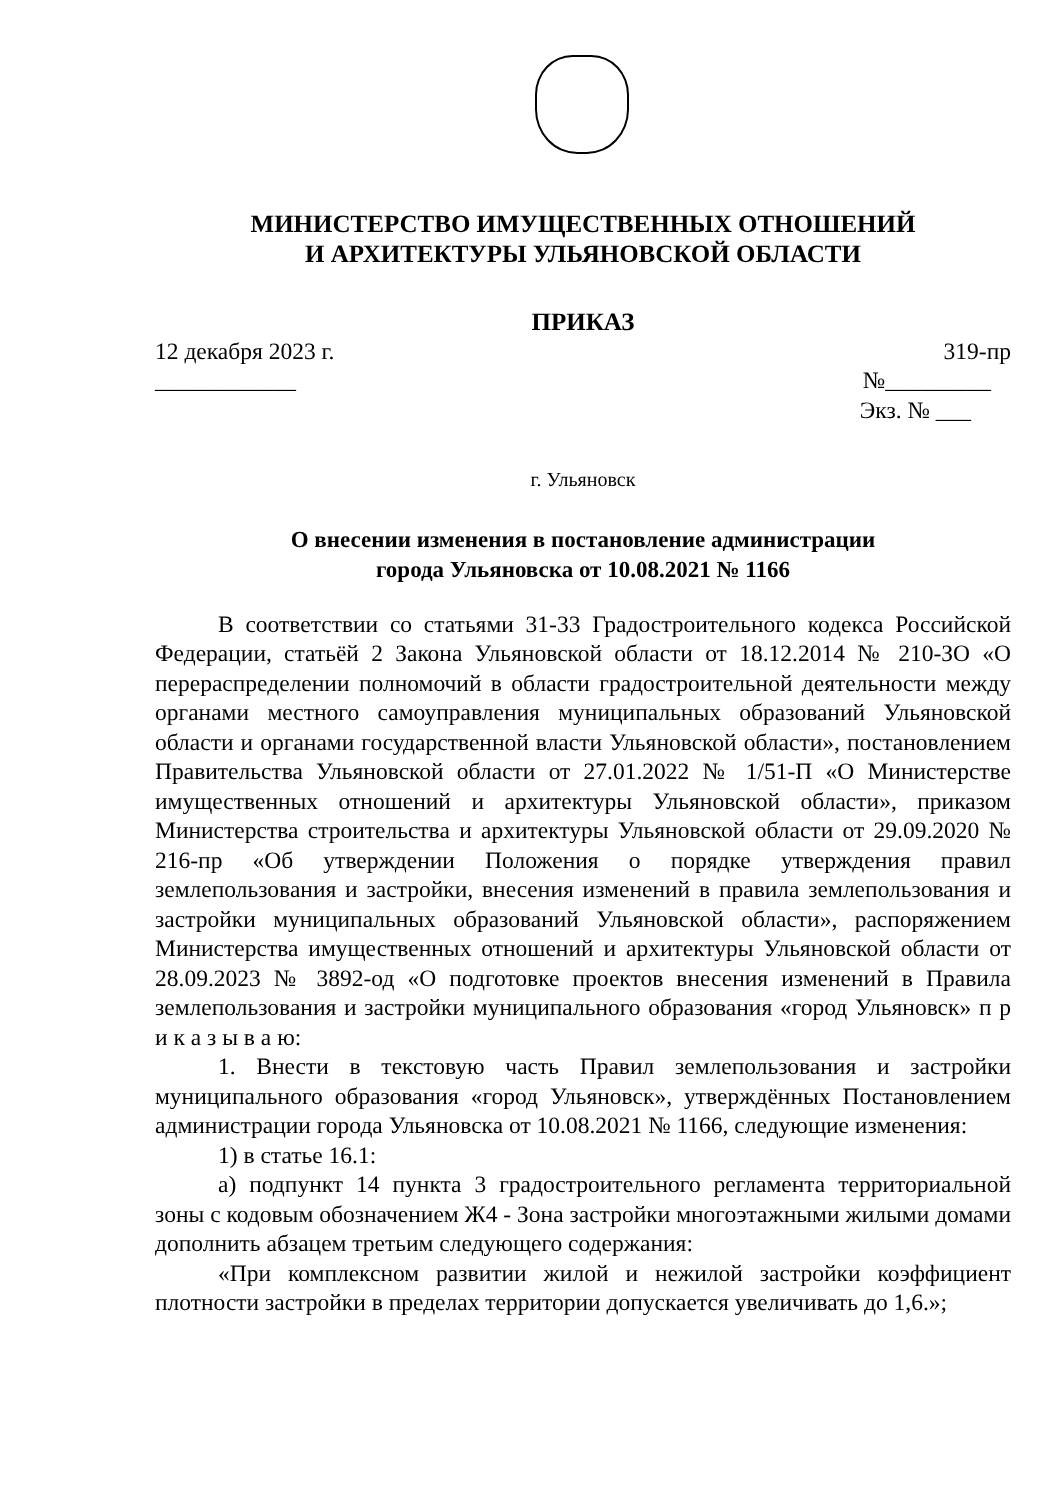МИНИСТЕРСТВО ИМУЩЕСТВЕННЫХ ОТНОШЕНИЙ
И АРХИТЕКТУРЫ УЛЬЯНОВСКОЙ ОБЛАСТИ
ПРИКАЗ
12 декабря 2023 г. 319-пр
____________ №_________
Экз. № ___
г. Ульяновск
О внесении изменения в постановление администрации
города Ульяновска от 10.08.2021 № 1166
В соответствии со статьями 31-33 Градостроительного кодекса Российской Федерации, статьёй 2 Закона Ульяновской области от 18.12.2014 № 210-ЗО «О перераспределении полномочий в области градостроительной деятельности между органами местного самоуправления муниципальных образований Ульяновской области и органами государственной власти Ульяновской области», постановлением Правительства Ульяновской области от 27.01.2022 № 1/51-П «О Министерстве имущественных отношений и архитектуры Ульяновской области», приказом Министерства строительства и архитектуры Ульяновской области от 29.09.2020 № 216-пр «Об утверждении Положения о порядке утверждения правил землепользования и застройки, внесения изменений в правила землепользования и застройки муниципальных образований Ульяновской области», распоряжением Министерства имущественных отношений и архитектуры Ульяновской области от 28.09.2023 № 3892-од «О подготовке проектов внесения изменений в Правила землепользования и застройки муниципального образования «город Ульяновск» п р и к а з ы в а ю:
1. Внести в текстовую часть Правил землепользования и застройки муниципального образования «город Ульяновск», утверждённых Постановлением администрации города Ульяновска от 10.08.2021 № 1166, следующие изменения:
1) в статье 16.1:
а) подпункт 14 пункта 3 градостроительного регламента территориальной зоны с кодовым обозначением Ж4 - Зона застройки многоэтажными жилыми домами дополнить абзацем третьим следующего содержания:
«При комплексном развитии жилой и нежилой застройки коэффициент плотности застройки в пределах территории допускается увеличивать до 1,6.»;